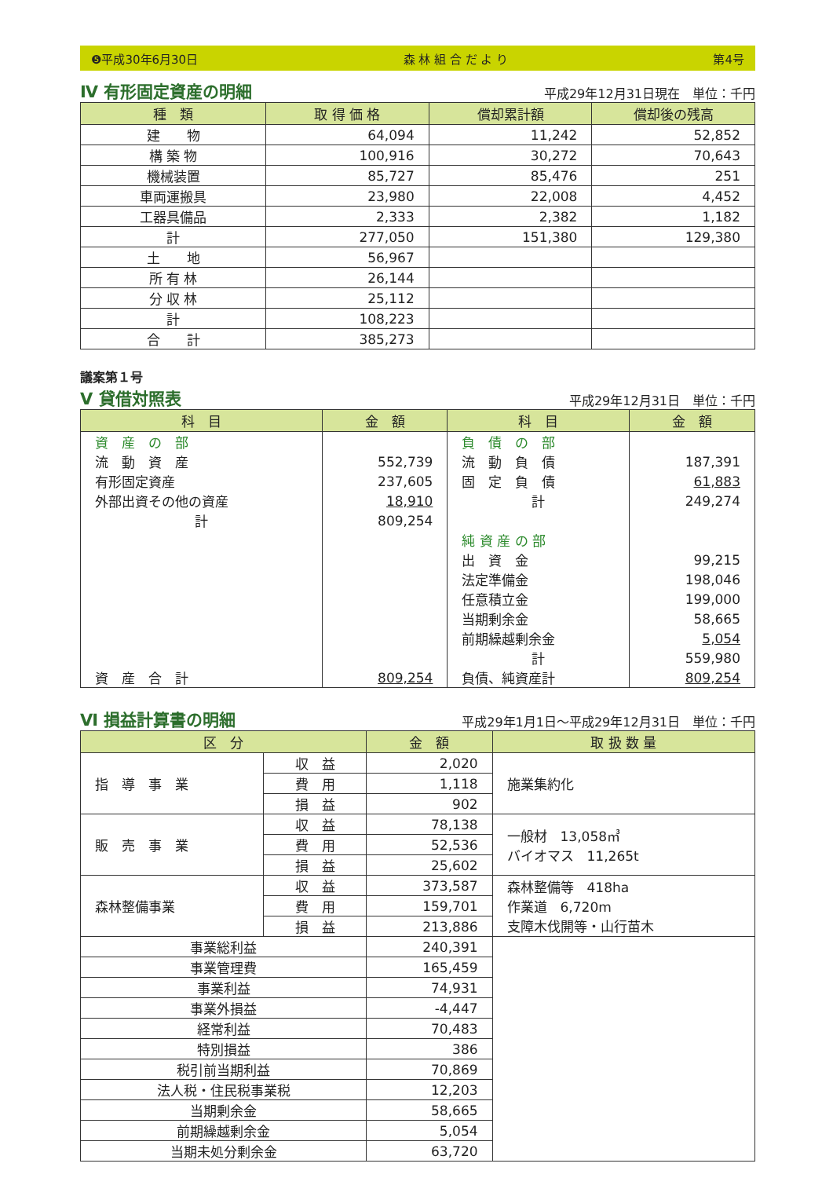❺平成30年6月30日 森 林 組 合 だ よ り 第4号
Ⅳ 有形固定資産の明細
平成29年12月31日現在　単位：千円
| 種 類 | 取 得 価 格 | 償却累計額 | 償却後の残高 |
| --- | --- | --- | --- |
| 建 物 | 64,094 | 11,242 | 52,852 |
| 構 築 物 | 100,916 | 30,272 | 70,643 |
| 機械装置 | 85,727 | 85,476 | 251 |
| 車両運搬具 | 23,980 | 22,008 | 4,452 |
| 工器具備品 | 2,333 | 2,382 | 1,182 |
| 計 | 277,050 | 151,380 | 129,380 |
| 土 地 | 56,967 | | |
| 所 有 林 | 26,144 | | |
| 分 収 林 | 25,112 | | |
| 計 | 108,223 | | |
| 合 計 | 385,273 | | |
議案第１号
Ⅴ 貸借対照表
平成29年12月31日　単位：千円
| 科 目 | 金 額 | 科 目 | 金 額 |
| --- | --- | --- | --- |
| 資 産 の 部 | | 負 債 の 部 | |
| 流 動 資 産 | 552,739 | 流 動 負 債 | 187,391 |
| 有形固定資産 | 237,605 | 固 定 負 債 | 61,883 |
| 外部出資その他の資産 | 18,910 | 計 | 249,274 |
| 計 | 809,254 | | |
| | | 純 資 産 の 部 | |
| | | 出 資 金 | 99,215 |
| | | 法定準備金 | 198,046 |
| | | 任意積立金 | 199,000 |
| | | 当期剰余金 | 58,665 |
| | | 前期繰越剰余金 | 5,054 |
| | | 計 | 559,980 |
| 資 産 合 計 | 809,254 | 負債、純資産計 | 809,254 |
Ⅵ 損益計算書の明細
平成29年1月1日～平成29年12月31日　単位：千円
| 区 分 | | 金 額 | 取 扱 数 量 |
| --- | --- | --- | --- |
| 指 導 事 業 | 収 益 | 2,020 | 施業集約化 |
| | 費 用 | 1,118 | |
| | 損 益 | 902 | |
| 販 売 事 業 | 収 益 | 78,138 | 一般材 13,058㎥ バイオマス 11,265t |
| | 費 用 | 52,536 | |
| | 損 益 | 25,602 | |
| 森林整備事業 | 収 益 | 373,587 | 森林整備等 418ha 作業道 6,720m 支障木伐開等・山行苗木 |
| | 費 用 | 159,701 | |
| | 損 益 | 213,886 | |
| 事業総利益 | | 240,391 | |
| 事業管理費 | | 165,459 | |
| 事業利益 | | 74,931 | |
| 事業外損益 | | -4,447 | |
| 経常利益 | | 70,483 | |
| 特別損益 | | 386 | |
| 税引前当期利益 | | 70,869 | |
| 法人税・住民税事業税 | | 12,203 | |
| 当期剰余金 | | 58,665 | |
| 前期繰越剰余金 | | 5,054 | |
| 当期未処分剰余金 | | 63,720 | |